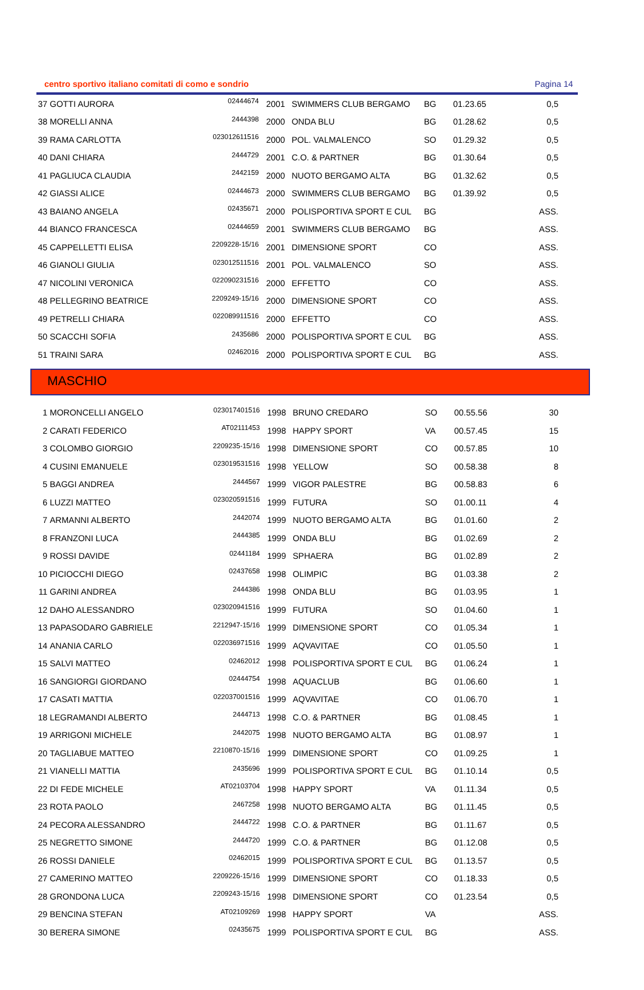centro sportivo italiano comitati di como e sondrio Pagina 14
| 37 | GOTTI AURORA | 02444674 | 2001 | SWIMMERS CLUB BERGAMO | BG | 01.23.65 | 0,5 |
| 38 | MORELLI ANNA | 2444398 | 2000 | ONDA BLU | BG | 01.28.62 | 0,5 |
| 39 | RAMA CARLOTTA | 023012611516 | 2000 | POL. VALMALENCO | SO | 01.29.32 | 0,5 |
| 40 | DANI CHIARA | 2444729 | 2001 | C.O. & PARTNER | BG | 01.30.64 | 0,5 |
| 41 | PAGLIUCA CLAUDIA | 2442159 | 2000 | NUOTO BERGAMO ALTA | BG | 01.32.62 | 0,5 |
| 42 | GIASSI ALICE | 02444673 | 2000 | SWIMMERS CLUB BERGAMO | BG | 01.39.92 | 0,5 |
| 43 | BAIANO ANGELA | 02435671 | 2000 | POLISPORTIVA SPORT E CUL | BG | | ASS. |
| 44 | BIANCO FRANCESCA | 02444659 | 2001 | SWIMMERS CLUB BERGAMO | BG | | ASS. |
| 45 | CAPPELLETTI ELISA | 2209228-15/16 | 2001 | DIMENSIONE SPORT | CO | | ASS. |
| 46 | GIANOLI GIULIA | 023012511516 | 2001 | POL. VALMALENCO | SO | | ASS. |
| 47 | NICOLINI VERONICA | 022090231516 | 2000 | EFFETTO | CO | | ASS. |
| 48 | PELLEGRINO BEATRICE | 2209249-15/16 | 2000 | DIMENSIONE SPORT | CO | | ASS. |
| 49 | PETRELLI CHIARA | 022089911516 | 2000 | EFFETTO | CO | | ASS. |
| 50 | SCACCHI SOFIA | 2435686 | 2000 | POLISPORTIVA SPORT E CUL | BG | | ASS. |
| 51 | TRAINI SARA | 02462016 | 2000 | POLISPORTIVA SPORT E CUL | BG | | ASS. |
MASCHIO
| 1 | MORONCELLI ANGELO | 023017401516 | 1998 | BRUNO CREDARO | SO | 00.55.56 | 30 |
| 2 | CARATI FEDERICO | AT02111453 | 1998 | HAPPY SPORT | VA | 00.57.45 | 15 |
| 3 | COLOMBO GIORGIO | 2209235-15/16 | 1998 | DIMENSIONE SPORT | CO | 00.57.85 | 10 |
| 4 | CUSINI EMANUELE | 023019531516 | 1998 | YELLOW | SO | 00.58.38 | 8 |
| 5 | BAGGI ANDREA | 2444567 | 1999 | VIGOR PALESTRE | BG | 00.58.83 | 6 |
| 6 | LUZZI MATTEO | 023020591516 | 1999 | FUTURA | SO | 01.00.11 | 4 |
| 7 | ARMANNI ALBERTO | 2442074 | 1999 | NUOTO BERGAMO ALTA | BG | 01.01.60 | 2 |
| 8 | FRANZONI LUCA | 2444385 | 1999 | ONDA BLU | BG | 01.02.69 | 2 |
| 9 | ROSSI DAVIDE | 02441184 | 1999 | SPHAERA | BG | 01.02.89 | 2 |
| 10 | PICIOCCHI DIEGO | 02437658 | 1998 | OLIMPIC | BG | 01.03.38 | 2 |
| 11 | GARINI ANDREA | 2444386 | 1998 | ONDA BLU | BG | 01.03.95 | 1 |
| 12 | DAHO ALESSANDRO | 023020941516 | 1999 | FUTURA | SO | 01.04.60 | 1 |
| 13 | PAPASODARO GABRIELE | 2212947-15/16 | 1999 | DIMENSIONE SPORT | CO | 01.05.34 | 1 |
| 14 | ANANIA CARLO | 022036971516 | 1999 | AQVAVITAE | CO | 01.05.50 | 1 |
| 15 | SALVI MATTEO | 02462012 | 1998 | POLISPORTIVA SPORT E CUL | BG | 01.06.24 | 1 |
| 16 | SANGIORGI GIORDANO | 02444754 | 1998 | AQUACLUB | BG | 01.06.60 | 1 |
| 17 | CASATI MATTIA | 022037001516 | 1999 | AQVAVITAE | CO | 01.06.70 | 1 |
| 18 | LEGRAMANDI ALBERTO | 2444713 | 1998 | C.O. & PARTNER | BG | 01.08.45 | 1 |
| 19 | ARRIGONI MICHELE | 2442075 | 1998 | NUOTO BERGAMO ALTA | BG | 01.08.97 | 1 |
| 20 | TAGLIABUE MATTEO | 2210870-15/16 | 1999 | DIMENSIONE SPORT | CO | 01.09.25 | 1 |
| 21 | VIANELLI MATTIA | 2435696 | 1999 | POLISPORTIVA SPORT E CUL | BG | 01.10.14 | 0,5 |
| 22 | DI FEDE MICHELE | AT02103704 | 1998 | HAPPY SPORT | VA | 01.11.34 | 0,5 |
| 23 | ROTA PAOLO | 2467258 | 1998 | NUOTO BERGAMO ALTA | BG | 01.11.45 | 0,5 |
| 24 | PECORA ALESSANDRO | 2444722 | 1998 | C.O. & PARTNER | BG | 01.11.67 | 0,5 |
| 25 | NEGRETTO SIMONE | 2444720 | 1999 | C.O. & PARTNER | BG | 01.12.08 | 0,5 |
| 26 | ROSSI DANIELE | 02462015 | 1999 | POLISPORTIVA SPORT E CUL | BG | 01.13.57 | 0,5 |
| 27 | CAMERINO MATTEO | 2209226-15/16 | 1999 | DIMENSIONE SPORT | CO | 01.18.33 | 0,5 |
| 28 | GRONDONA LUCA | 2209243-15/16 | 1998 | DIMENSIONE SPORT | CO | 01.23.54 | 0,5 |
| 29 | BENCINA STEFAN | AT02109269 | 1998 | HAPPY SPORT | VA | | ASS. |
| 30 | BERERA SIMONE | 02435675 | 1999 | POLISPORTIVA SPORT E CUL | BG | | ASS. |